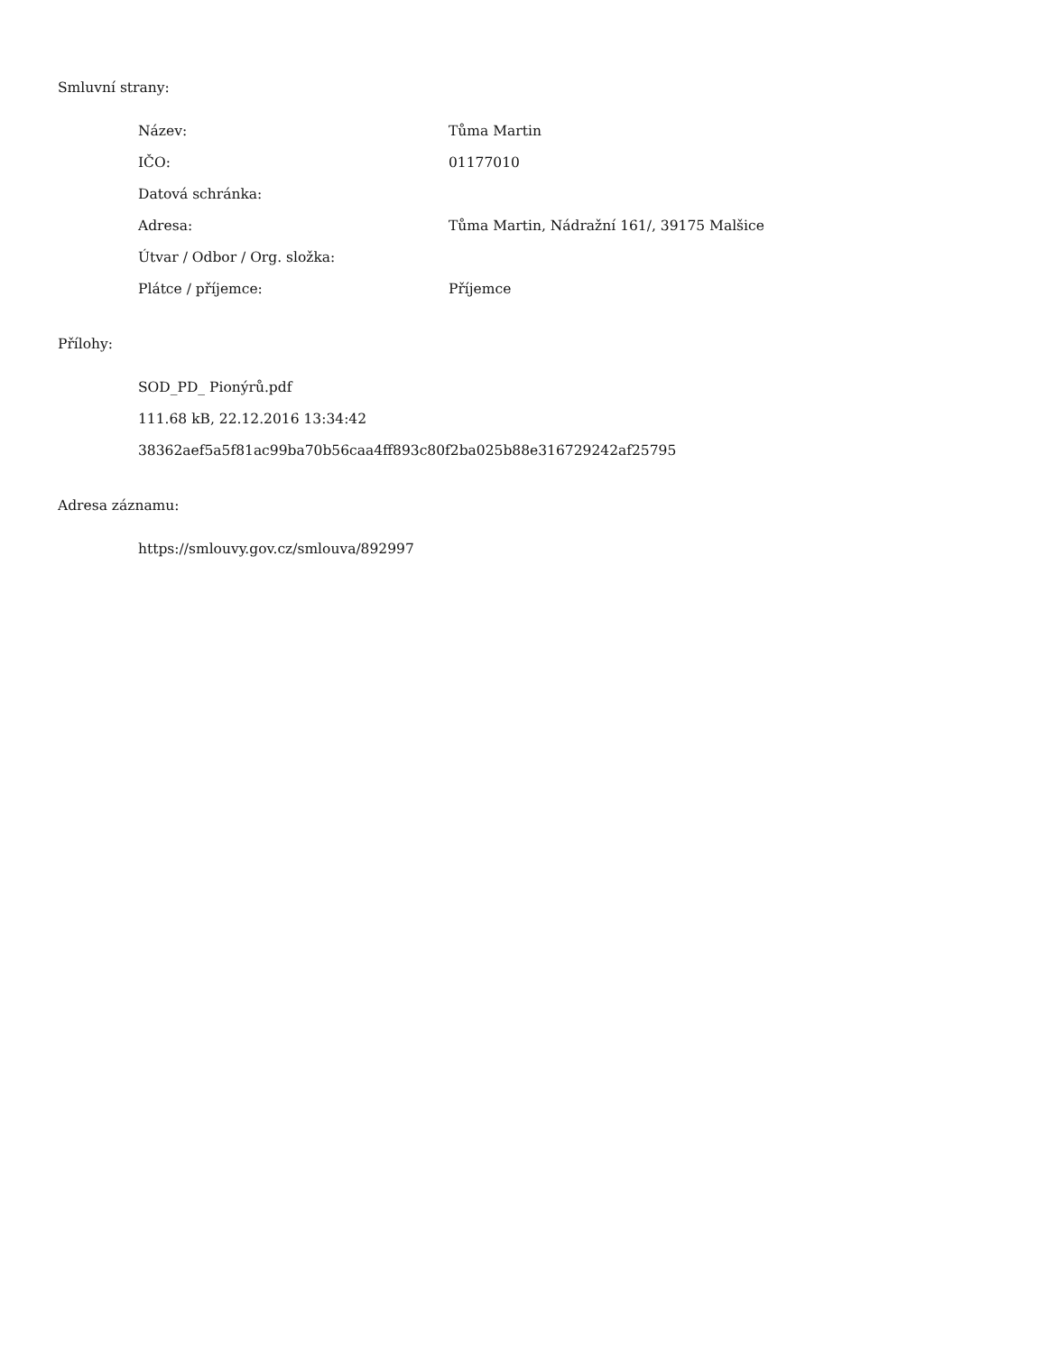Smluvní strany:
| Název: | Tůma Martin |
| IČO: | 01177010 |
| Datová schránka: | |
| Adresa: | Tůma Martin, Nádražní 161/, 39175 Malšice |
| Útvar / Odbor / Org. složka: | |
| Plátce / příjemce: | Příjemce |
Přílohy:
SOD_PD_ Pionýrů.pdf
111.68 kB, 22.12.2016 13:34:42
38362aef5a5f81ac99ba70b56caa4ff893c80f2ba025b88e316729242af25795
Adresa záznamu:
https://smlouvy.gov.cz/smlouva/892997